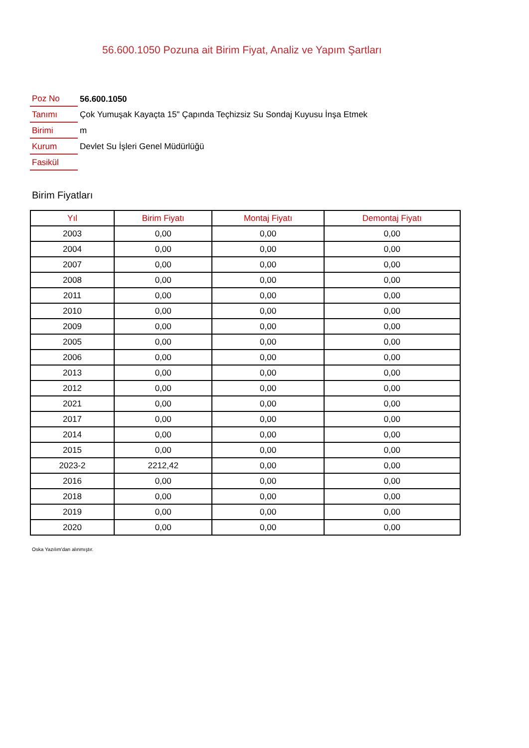56.600.1050 Pozuna ait Birim Fiyat, Analiz ve Yapım Şartları
| Poz No | 56.600.1050 |
| Tanımı | Çok Yumuşak Kayaçta 15" Çapında Teçhizsiz Su Sondaj Kuyusu İnşa Etmek |
| Birimi | m |
| Kurum | Devlet Su İşleri Genel Müdürlüğü |
| Fasikül | |
Birim Fiyatları
| Yıl | Birim Fiyatı | Montaj Fiyatı | Demontaj Fiyatı |
| --- | --- | --- | --- |
| 2003 | 0,00 | 0,00 | 0,00 |
| 2004 | 0,00 | 0,00 | 0,00 |
| 2007 | 0,00 | 0,00 | 0,00 |
| 2008 | 0,00 | 0,00 | 0,00 |
| 2011 | 0,00 | 0,00 | 0,00 |
| 2010 | 0,00 | 0,00 | 0,00 |
| 2009 | 0,00 | 0,00 | 0,00 |
| 2005 | 0,00 | 0,00 | 0,00 |
| 2006 | 0,00 | 0,00 | 0,00 |
| 2013 | 0,00 | 0,00 | 0,00 |
| 2012 | 0,00 | 0,00 | 0,00 |
| 2021 | 0,00 | 0,00 | 0,00 |
| 2017 | 0,00 | 0,00 | 0,00 |
| 2014 | 0,00 | 0,00 | 0,00 |
| 2015 | 0,00 | 0,00 | 0,00 |
| 2023-2 | 2212,42 | 0,00 | 0,00 |
| 2016 | 0,00 | 0,00 | 0,00 |
| 2018 | 0,00 | 0,00 | 0,00 |
| 2019 | 0,00 | 0,00 | 0,00 |
| 2020 | 0,00 | 0,00 | 0,00 |
Oska Yazılım'dan alınmıştır.